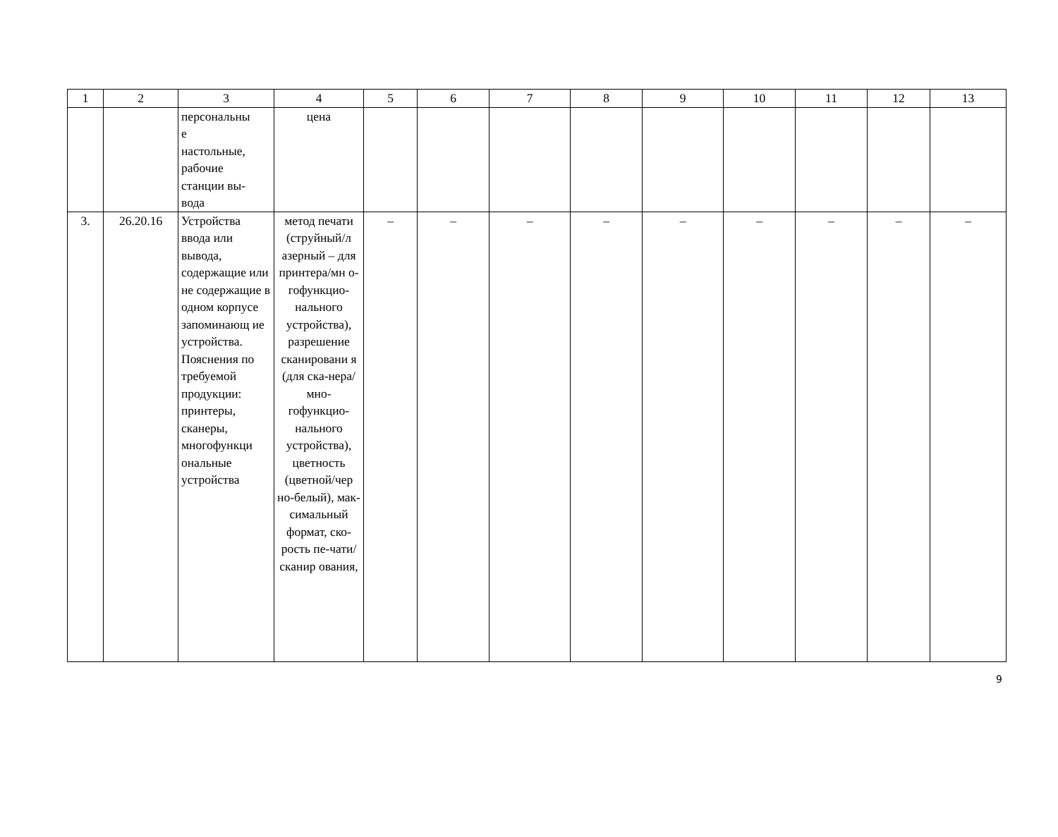| 1 | 2 | 3 | 4 | 5 | 6 | 7 | 8 | 9 | 10 | 11 | 12 | 13 |
| --- | --- | --- | --- | --- | --- | --- | --- | --- | --- | --- | --- | --- |
| | | персональны е настольные, рабочие станции вы- вода | цена | | | | | | | | | |
| 3. | 26.20.16 | Устройства ввода или вывода, содержащие или не содержащие в одном корпусе запоминающ ие устройства. Пояснения по требуемой продукции: принтеры, сканеры, многофункци ональные устройства | метод печати (струйный/л азерный – для принтера/мн о-гофункцио-нального устройства), разрешение сканировани я (для ска-нера/мно-гофункцио-нального устройства), цветность (цветной/чер но-белый), мак-симальный формат, ско-рость пе-чати/сканир ования, | – | – | – | – | – | – | – | – | – |
9